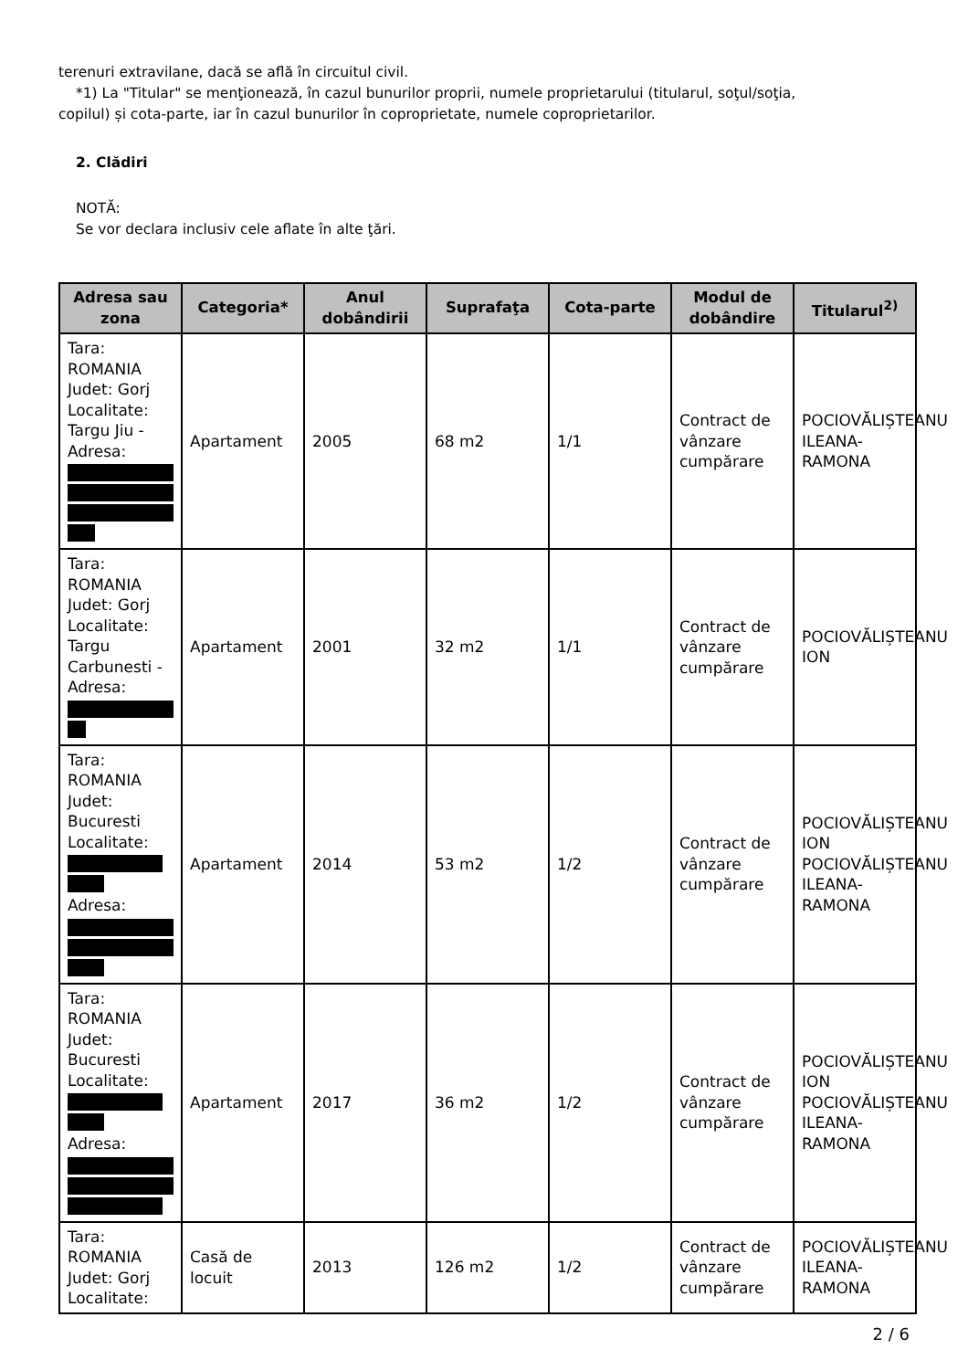terenuri extravilane, dacă se află în circuitul civil.
*1) La "Titular" se menţionează, în cazul bunurilor proprii, numele proprietarului (titularul, soţul/soţia,
copilul) și cota-parte, iar în cazul bunurilor în coproprietate, numele coproprietarilor.
2. Clădiri
NOTĂ:
Se vor declara inclusiv cele aflate în alte ţări.
| Adresa sau zona | Categoria* | Anul dobândirii | Suprafaţa | Cota-parte | Modul de dobândire | Titularul<sup>2)</sup> |
| --- | --- | --- | --- | --- | --- | --- |
| Tara: ROMANIA Judet: Gorj Localitate: Targu Jiu - Adresa: | Apartament | 2005 | 68 m2 | 1/1 | Contract de vânzare cumpărare | POCIOVĂLIȘTEANU ILEANA-RAMONA |
| Tara: ROMANIA Judet: Gorj Localitate: Targu Carbunesti - Adresa: | Apartament | 2001 | 32 m2 | 1/1 | Contract de vânzare cumpărare | POCIOVĂLIȘTEANU ION |
| Tara: ROMANIA Judet: Bucuresti Localitate: Adresa: | Apartament | 2014 | 53 m2 | 1/2 | Contract de vânzare cumpărare | POCIOVĂLIȘTEANU ION POCIOVĂLIȘTEANU ILEANA-RAMONA |
| Tara: ROMANIA Judet: Bucuresti Localitate: Adresa: | Apartament | 2017 | 36 m2 | 1/2 | Contract de vânzare cumpărare | POCIOVĂLIȘTEANU ION POCIOVĂLIȘTEANU ILEANA-RAMONA |
| Tara: ROMANIA Judet: Gorj Localitate: | Casă de locuit | 2013 | 126 m2 | 1/2 | Contract de vânzare cumpărare | POCIOVĂLIȘTEANU ILEANA-RAMONA |
2 / 6